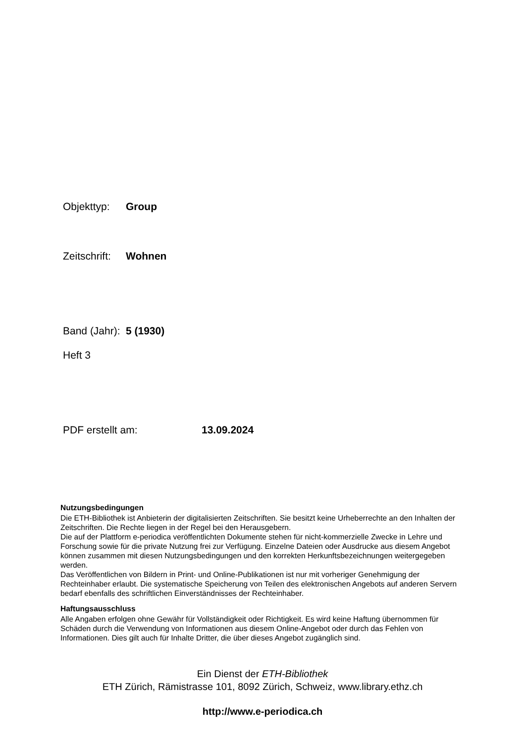Objekttyp: Group
Zeitschrift: Wohnen
Band (Jahr): 5 (1930)
Heft 3
PDF erstellt am: 13.09.2024
Nutzungsbedingungen
Die ETH-Bibliothek ist Anbieterin der digitalisierten Zeitschriften. Sie besitzt keine Urheberrechte an den Inhalten der Zeitschriften. Die Rechte liegen in der Regel bei den Herausgebern.
Die auf der Plattform e-periodica veröffentlichten Dokumente stehen für nicht-kommerzielle Zwecke in Lehre und Forschung sowie für die private Nutzung frei zur Verfügung. Einzelne Dateien oder Ausdrucke aus diesem Angebot können zusammen mit diesen Nutzungsbedingungen und den korrekten Herkunftsbezeichnungen weitergegeben werden.
Das Veröffentlichen von Bildern in Print- und Online-Publikationen ist nur mit vorheriger Genehmigung der Rechteinhaber erlaubt. Die systematische Speicherung von Teilen des elektronischen Angebots auf anderen Servern bedarf ebenfalls des schriftlichen Einverständnisses der Rechteinhaber.
Haftungsausschluss
Alle Angaben erfolgen ohne Gewähr für Vollständigkeit oder Richtigkeit. Es wird keine Haftung übernommen für Schäden durch die Verwendung von Informationen aus diesem Online-Angebot oder durch das Fehlen von Informationen. Dies gilt auch für Inhalte Dritter, die über dieses Angebot zugänglich sind.
Ein Dienst der ETH-Bibliothek
ETH Zürich, Rämistrasse 101, 8092 Zürich, Schweiz, www.library.ethz.ch
http://www.e-periodica.ch